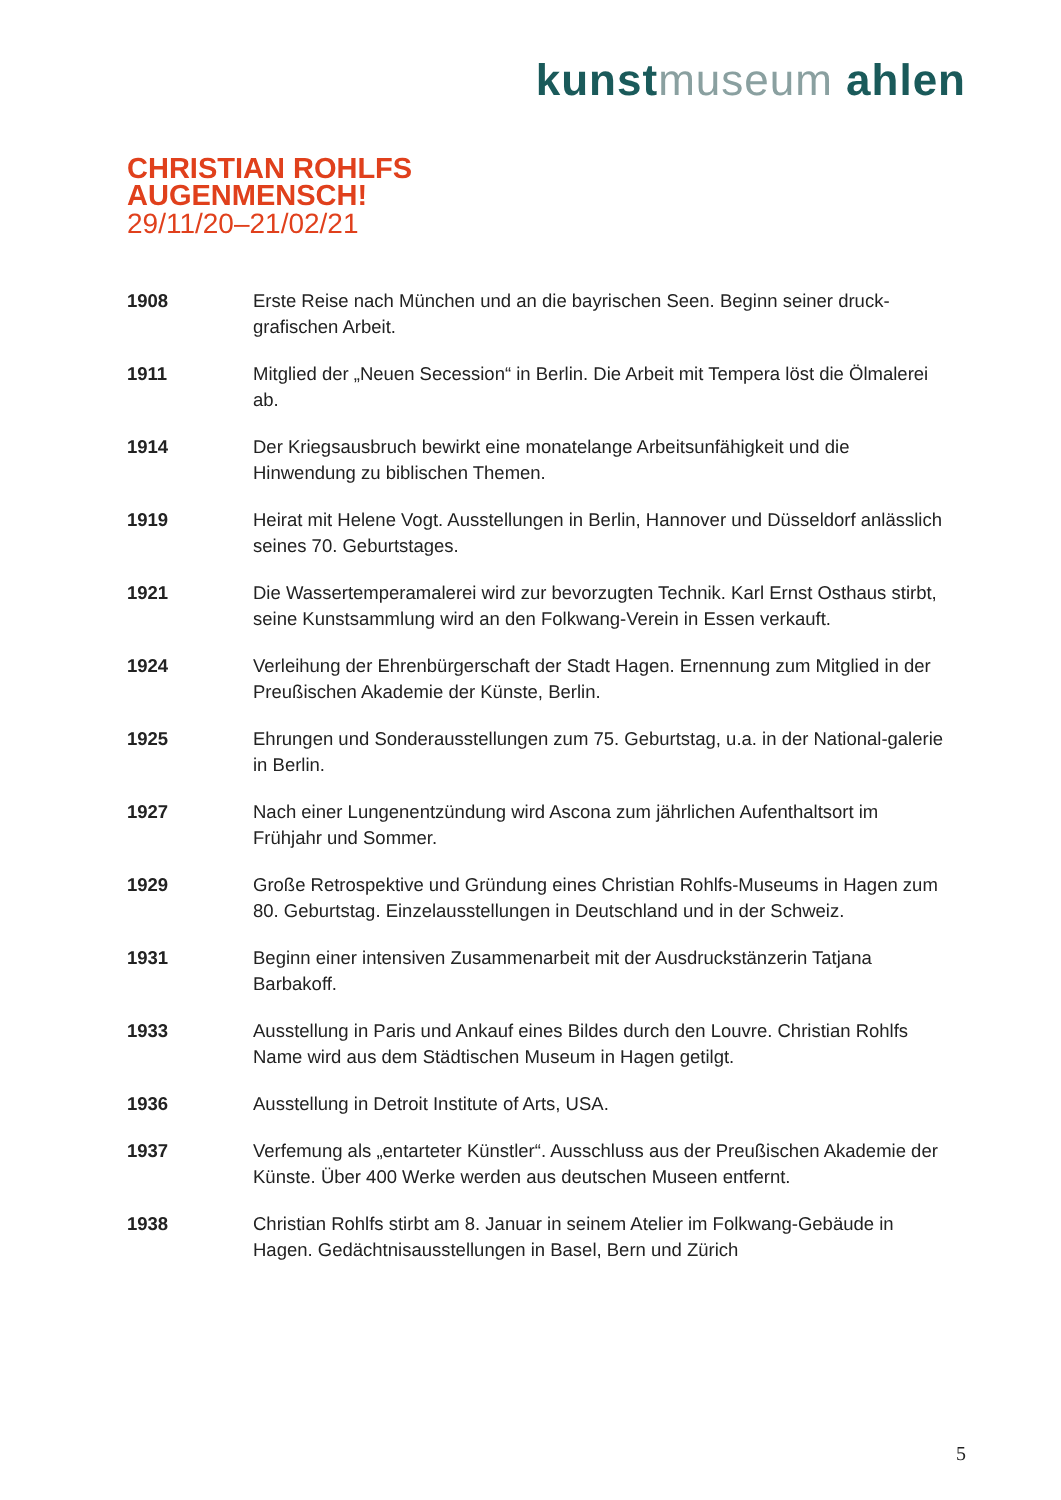kunstmuseum ahlen
CHRISTIAN ROHLFS
AUGENMENSCH!
29/11/20–21/02/21
1908 Erste Reise nach München und an die bayrischen Seen. Beginn seiner druck-grafischen Arbeit.
1911 Mitglied der „Neuen Secession“ in Berlin. Die Arbeit mit Tempera löst die Ölmalerei ab.
1914 Der Kriegsausbruch bewirkt eine monatelange Arbeitsunfähigkeit und die Hinwendung zu biblischen Themen.
1919 Heirat mit Helene Vogt. Ausstellungen in Berlin, Hannover und Düsseldorf anlässlich seines 70. Geburtstages.
1921 Die Wassertemperamalerei wird zur bevorzugten Technik. Karl Ernst Osthaus stirbt, seine Kunstsammlung wird an den Folkwang-Verein in Essen verkauft.
1924 Verleihung der Ehrenbürgerschaft der Stadt Hagen. Ernennung zum Mitglied in der Preußischen Akademie der Künste, Berlin.
1925 Ehrungen und Sonderausstellungen zum 75. Geburtstag, u.a. in der National-galerie in Berlin.
1927 Nach einer Lungenentzündung wird Ascona zum jährlichen Aufenthaltsort im Frühjahr und Sommer.
1929 Große Retrospektive und Gründung eines Christian Rohlfs-Museums in Hagen zum 80. Geburtstag. Einzelausstellungen in Deutschland und in der Schweiz.
1931 Beginn einer intensiven Zusammenarbeit mit der Ausdruckstänzerin Tatjana Barbakoff.
1933 Ausstellung in Paris und Ankauf eines Bildes durch den Louvre. Christian Rohlfs Name wird aus dem Städtischen Museum in Hagen getilgt.
1936 Ausstellung in Detroit Institute of Arts, USA.
1937 Verfemung als „entarteter Künstler“. Ausschluss aus der Preußischen Akademie der Künste. Über 400 Werke werden aus deutschen Museen entfernt.
1938 Christian Rohlfs stirbt am 8. Januar in seinem Atelier im Folkwang-Gebäude in Hagen. Gedächtnisausstellungen in Basel, Bern und Zürich
5